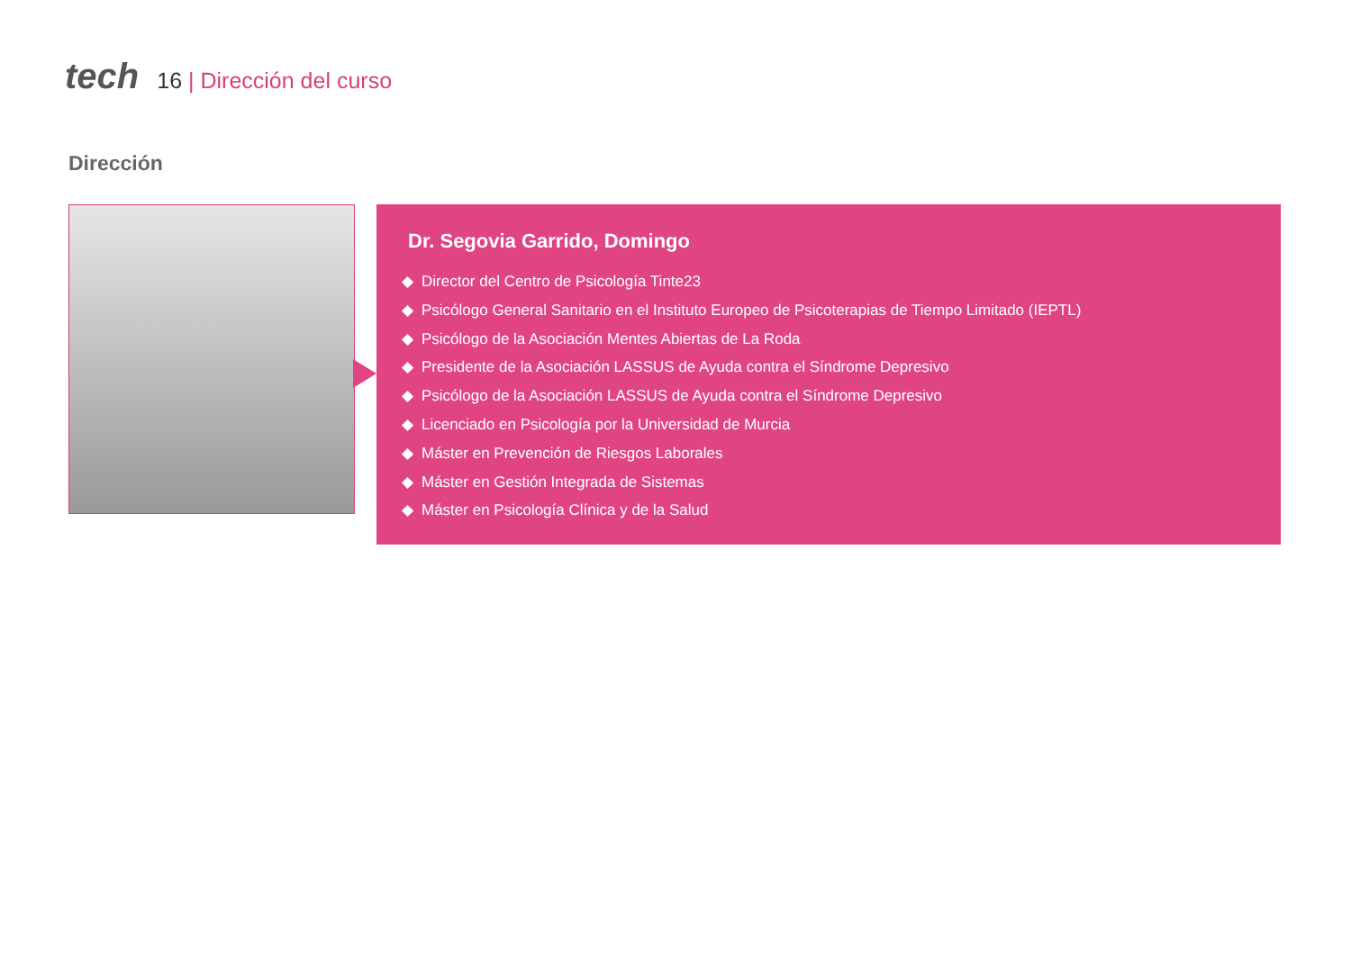tech
16 | Dirección del curso
Dirección
Dr. Segovia Garrido, Domingo
Director del Centro de Psicología Tinte23
Psicólogo General Sanitario en el Instituto Europeo de Psicoterapias de Tiempo Limitado (IEPTL)
Psicólogo de la Asociación Mentes Abiertas de La Roda
Presidente de la Asociación LASSUS de Ayuda contra el Síndrome Depresivo
Psicólogo de la Asociación LASSUS de Ayuda contra el Síndrome Depresivo
Licenciado en Psicología por la Universidad de Murcia
Máster en Prevención de Riesgos Laborales
Máster en Gestión Integrada de Sistemas
Máster en Psicología Clínica y de la Salud